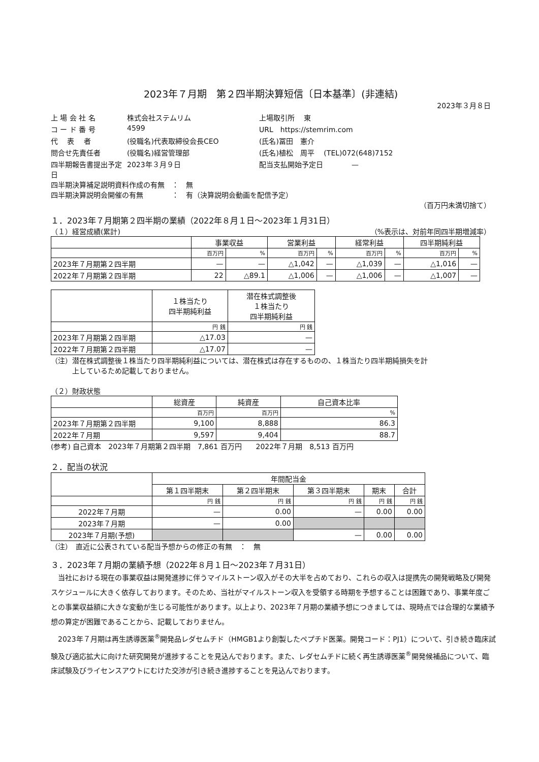2023年７月期　第２四半期決算短信〔日本基準〕(非連結)
2023年３月８日
上 場 会 社 名 株式会社ステムリム 上場取引所　 東 コ ー ド 番 号 4599 URL　https://stemrim.com 代　 表　 者 (役職名)代表取締役会長CEO (氏名)冨田　憲介 問合せ先責任者 (役職名)経営管理部 (氏名)植松　周平　 (TEL)072(648)7152 四半期報告書提出予定日 2023年３月９日 配当支払開始予定日　　　　—
四半期決算補足説明資料作成の有無　：　無
四半期決算説明会開催の有無　　　　：　有（決算説明会動画を配信予定）
（百万円未満切捨て）
１．2023年７月期第２四半期の業績（2022年８月１日～2023年１月31日）
（１）経営成績(累計) （%表示は、対前年同四半期増減率）
| | 事業収益 | | 営業利益 | | 経常利益 | | 四半期純利益 | |
| --- | --- | --- | --- | --- | --- | --- | --- | --- |
| | 百万円 | % | 百万円 | % | 百万円 | % | 百万円 | % |
| 2023年７月期第２四半期 | — | — | △1,042 | — | △1,039 | — | △1,016 | — |
| 2022年７月期第２四半期 | 22 | △89.1 | △1,006 | — | △1,006 | — | △1,007 | — |
| | １株当たり 四半期純利益 | 潜在株式調整後 １株当たり 四半期純利益 |
| --- | --- | --- |
| | 円 銭 | 円 銭 |
| 2023年７月期第２四半期 | △17.03 | — |
| 2022年７月期第２四半期 | △17.07 | — |
（注）潜在株式調整後１株当たり四半期純利益については、潜在株式は存在するものの、１株当たり四半期純損失を計
　　　上しているため記載しておりません。
（２）財政状態
| | 総資産 | 純資産 | 自己資本比率 |
| --- | --- | --- | --- |
| | 百万円 | 百万円 | % |
| 2023年７月期第２四半期 | 9,100 | 8,888 | 86.3 |
| 2022年７月期 | 9,597 | 9,404 | 88.7 |
(参考) 自己資本　2023年７月期第２四半期　7,861 百万円　　2022年７月期　8,513 百万円
２．配当の状況
| | 年間配当金 | | | | |
| --- | --- | --- | --- | --- | --- |
| | 第１四半期末 | 第２四半期末 | 第３四半期末 | 期末 | 合計 |
| | 円 銭 | 円 銭 | 円 銭 | 円 銭 | 円 銭 |
| 2022年７月期 | — | 0.00 | — | 0.00 | 0.00 |
| 2023年７月期 | — | 0.00 | | | |
| 2023年７月期(予想) | | | — | 0.00 | 0.00 |
（注）　直近に公表されている配当予想からの修正の有無　：　無
３．2023年７月期の業績予想（2022年８月１日～2023年７月31日）
当社における現在の事業収益は開発進捗に伴うマイルストーン収入がその大半を占めており、これらの収入は提携先の開発戦略及び開発スケジュールに大きく依存しております。そのため、当社がマイルストーン収入を受領する時期を予想することは困難であり、事業年度ごとの事業収益額に大きな変動が生じる可能性があります。以上より、2023年７月期の業績予想につきましては、現時点では合理的な業績予想の算定が困難であることから、記載しておりません。
2023年７月期は再生誘導医薬<sup>®</sup>開発品レダセムチド（HMGB1より創製したペプチド医薬。開発コード：PJ1）について、引き続き臨床試験及び適応拡大に向けた研究開発が進捗することを見込んでおります。また、レダセムチドに続く再生誘導医薬<sup>®</sup>開発候補品について、臨床試験及びライセンスアウトにむけた交渉が引き続き進捗することを見込んでおります。